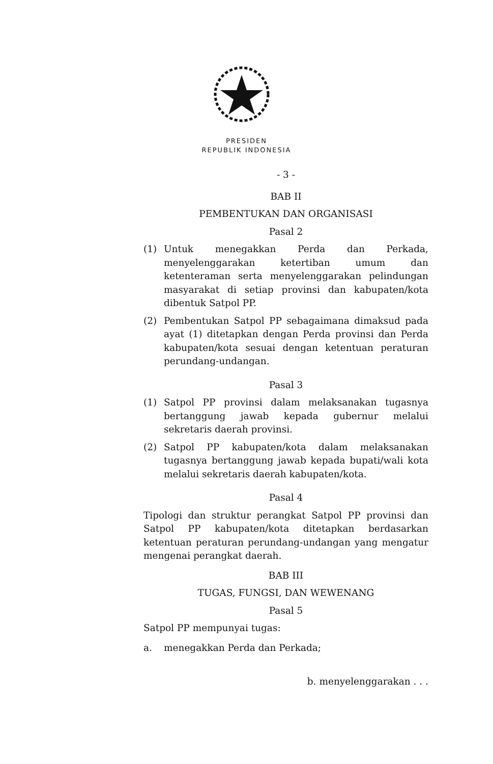PRESIDEN
REPUBLIK INDONESIA
- 3 -
BAB II
PEMBENTUKAN DAN ORGANISASI
Pasal 2
(1) Untuk menegakkan Perda dan Perkada, menyelenggarakan ketertiban umum dan ketenteraman serta menyelenggarakan pelindungan masyarakat di setiap provinsi dan kabupaten/kota dibentuk Satpol PP.
(2) Pembentukan Satpol PP sebagaimana dimaksud pada ayat (1) ditetapkan dengan Perda provinsi dan Perda kabupaten/kota sesuai dengan ketentuan peraturan perundang-undangan.
Pasal 3
(1) Satpol PP provinsi dalam melaksanakan tugasnya bertanggung jawab kepada gubernur melalui sekretaris daerah provinsi.
(2) Satpol PP kabupaten/kota dalam melaksanakan tugasnya bertanggung jawab kepada bupati/wali kota melalui sekretaris daerah kabupaten/kota.
Pasal 4
Tipologi dan struktur perangkat Satpol PP provinsi dan Satpol PP kabupaten/kota ditetapkan berdasarkan ketentuan peraturan perundang-undangan yang mengatur mengenai perangkat daerah.
BAB III
TUGAS, FUNGSI, DAN WEWENANG
Pasal 5
Satpol PP mempunyai tugas:
a. menegakkan Perda dan Perkada;
b. menyelenggarakan . . .